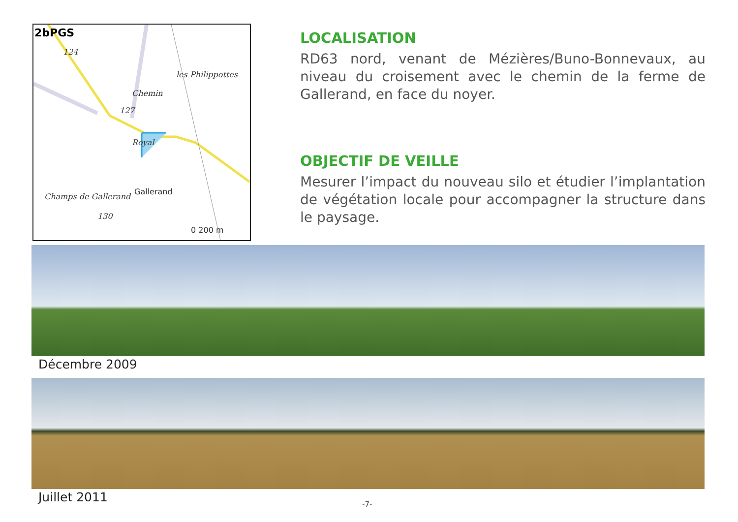2bPGS
les Philippottes
Chemin
127
124
Royal
Gallerand
Champs de Gallerand
130
0 200 m
LOCALISATION
RD63 nord, venant de Mézières/Buno-Bonnevaux, au niveau du croisement avec le chemin de la ferme de Gallerand, en face du noyer.
OBJECTIF DE VEILLE
Mesurer l’impact du nouveau silo et étudier l’implantation de végétation locale pour accompagner la structure dans le paysage.
Décembre 2009
Juillet 2011 -7-